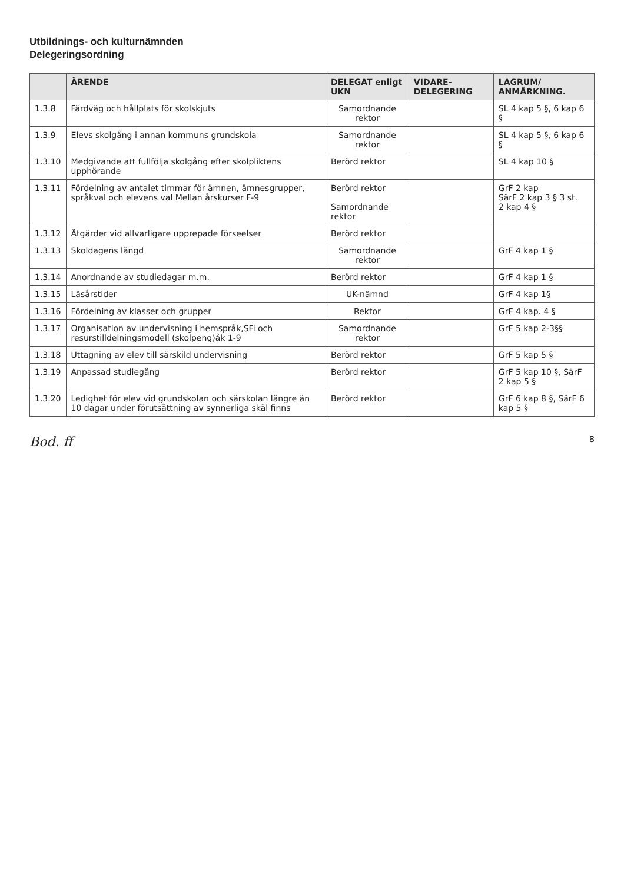Utbildnings- och kulturnämnden
Delegeringsordning
| | ÄRENDE | DELEGAT enligt UKN | VIDARE-DELEGERING | LAGRUM/ ANMÄRKNING. |
| --- | --- | --- | --- | --- |
| 1.3.8 | Färdväg och hållplats för skolskjuts | Samordnande rektor | | SL 4 kap 5 §, 6 kap 6 § |
| 1.3.9 | Elevs skolgång i annan kommuns grundskola | Samordnande rektor | | SL 4 kap 5 §, 6 kap 6 § |
| 1.3.10 | Medgivande att fullfölja skolgång efter skolpliktens upphörande | Berörd rektor | | SL 4 kap 10 § |
| 1.3.11 | Fördelning av antalet timmar för ämnen, ämnesgrupper, språkval och elevens val Mellan årskurser F-9 | Berörd rektor Samordnande rektor | | GrF 2 kap SärF 2 kap 3 § 3 st. 2 kap 4 § |
| 1.3.12 | Åtgärder vid allvarligare upprepade förseelser | Berörd rektor | | |
| 1.3.13 | Skoldagens längd | Samordnande rektor | | GrF 4 kap 1 § |
| 1.3.14 | Anordnande av studiedagar m.m. | Berörd rektor | | GrF 4 kap 1 § |
| 1.3.15 | Läsårstider | UK-nämnd | | GrF 4 kap 1§ |
| 1.3.16 | Fördelning av klasser och grupper | Rektor | | GrF 4 kap. 4 § |
| 1.3.17 | Organisation av undervisning i hemspråk,SFi och resurstilldelningsmodell (skolpeng)åk 1-9 | Samordnande rektor | | GrF 5 kap 2-3§§ |
| 1.3.18 | Uttagning av elev till särskild undervisning | Berörd rektor | | GrF 5 kap 5 § |
| 1.3.19 | Anpassad studiegång | Berörd rektor | | GrF 5 kap 10 §, SärF 2 kap 5 § |
| 1.3.20 | Ledighet för elev vid grundskolan och särskolan längre än 10 dagar under förutsättning av synnerliga skäl finns | Berörd rektor | | GrF 6 kap 8 §, SärF 6 kap 5 § |
Bod. ff 8